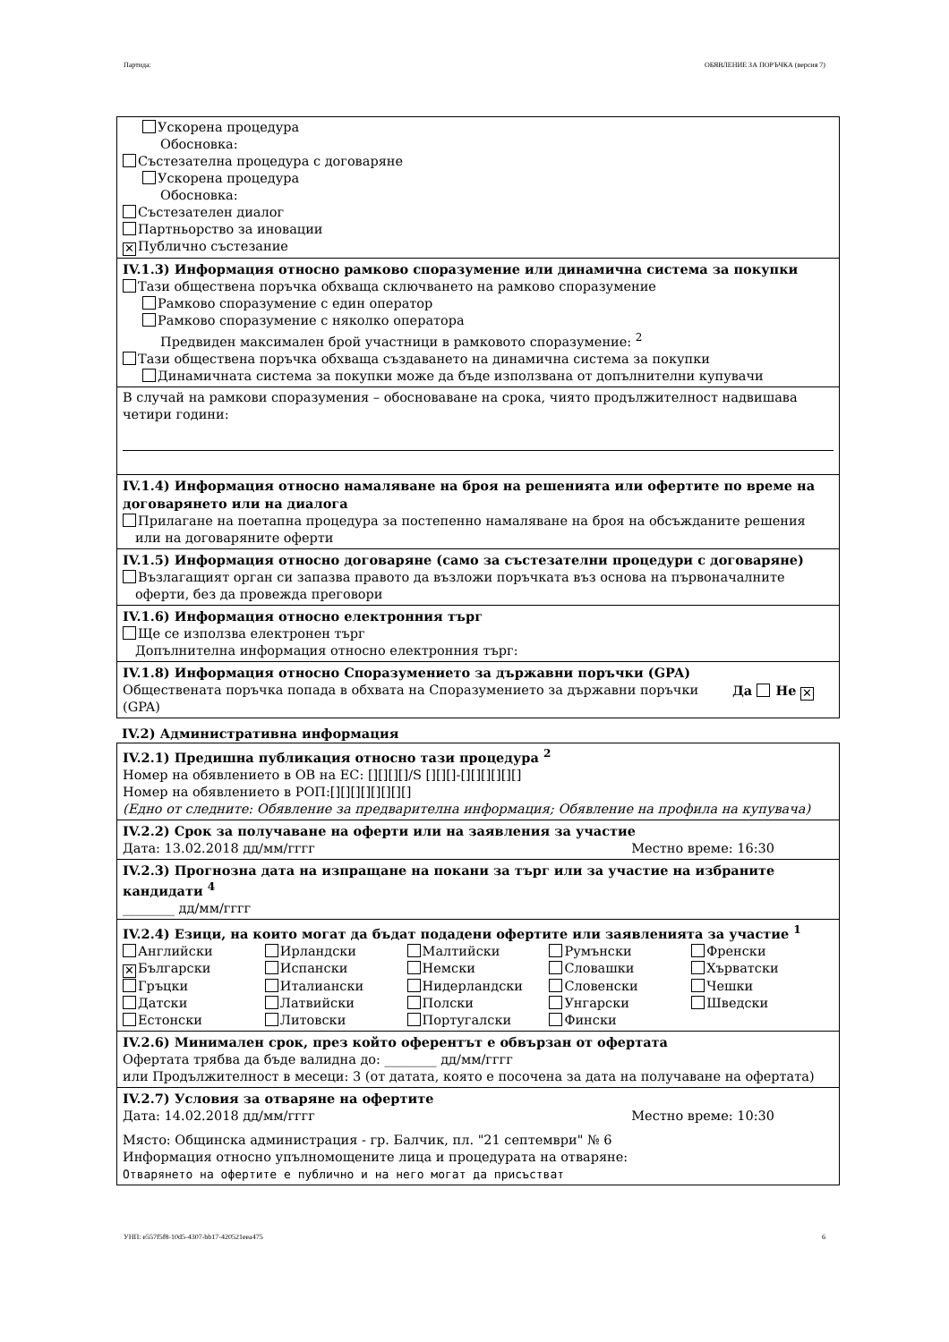Партида: ОБЯВЛЕНИЕ ЗА ПОРЪЧКА (версия 7)
Ускорена процедура
Обосновка:
Състезателна процедура с договаряне
Ускорена процедура
Обосновка:
Състезателен диалог
Партньорство за иновации
✕ Публично състезание
IV.1.3) Информация относно рамково споразумение или динамична система за покупки
Тази обществена поръчка обхваща сключването на рамково споразумение
Рамково споразумение с един оператор
Рамково споразумение с няколко оператора
Предвиден максимален брой участници в рамковото споразумение: <sup>2</sup>
Тази обществена поръчка обхваща създаването на динамична система за покупки
Динамичната система за покупки може да бъде използвана от допълнителни купувачи
В случай на рамкови споразумения – обосноваване на срока, чиято продължителност надвишава четири години:
IV.1.4) Информация относно намаляване на броя на решенията или офертите по време на договарянето или на диалога
Прилагане на поетапна процедура за постепенно намаляване на броя на обсъжданите решения
или на договаряните оферти
IV.1.5) Информация относно договаряне (само за състезателни процедури с договаряне)
Възлагащият орган си запазва правото да възложи поръчката въз основа на първоначалните
оферти, без да провежда преговори
IV.1.6) Информация относно електронния търг
Ще се използва електронен търг
Допълнителна информация относно електронния търг:
IV.1.8) Информация относно Споразумението за държавни поръчки (GPA)
Обществената поръчка попада в обхвата на Споразумението за държавни поръчки (GPA) Да Не ✕
IV.2) Административна информация
IV.2.1) Предишна публикация относно тази процедура <sup>2</sup>
Номер на обявлението в ОВ на ЕС: [][][][]/S [][][]-[][][][][][]
Номер на обявлението в РОП:[][][][][][][][]
(Едно от следните: Обявление за предварителна информация; Обявление на профила на купувача)
IV.2.2) Срок за получаване на оферти или на заявления за участие
Дата: 13.02.2018 дд/мм/гггг Местно време: 16:30
IV.2.3) Прогнозна дата на изпращане на покани за търг или за участие на избраните кандидати <sup>4</sup>
________ дд/мм/гггг
IV.2.4) Езици, на които могат да бъдат подадени офертите или заявленията за участие <sup>1</sup>
Английски
Ирландски
Малтийски
Румънски
Френски
✕ Български
Испански
Немски
Словашки
Хърватски
Гръцки
Италиански
Нидерландски
Словенски
Чешки
Датски
Латвийски
Полски
Унгарски
Шведски
Естонски
Литовски
Португалски
Фински
IV.2.6) Минимален срок, през който оферентът е обвързан от офертата
Офертата трябва да бъде валидна до: ________ дд/мм/гггг
или Продължителност в месеци: 3 (от датата, която е посочена за дата на получаване на офертата)
IV.2.7) Условия за отваряне на офертите
Дата: 14.02.2018 дд/мм/гггг Местно време: 10:30
Място: Общинска администрация - гр. Балчик, пл. "21 септември" № 6
Информация относно упълномощените лица и процедурата на отваряне:
Отварянето на офертите е публично и на него могат да присъстват
УНП: e557f5f8-10d5-4307-bb17-420521eea475 6